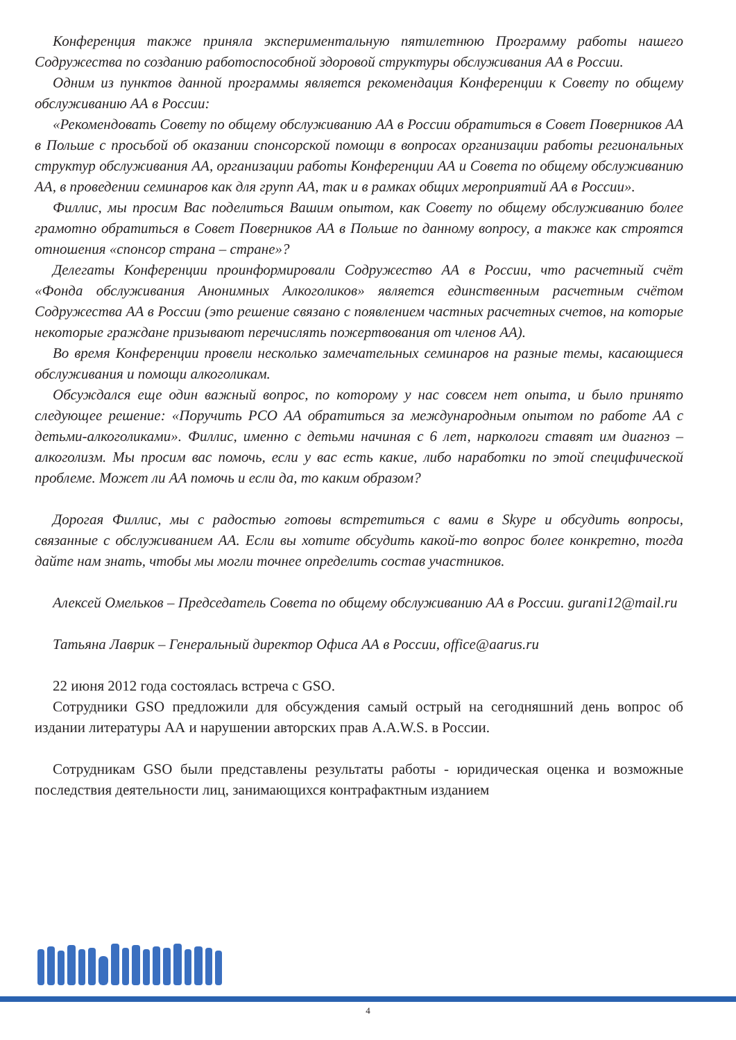Конференция также приняла экспериментальную пятилетнюю Программу работы нашего Содружества по созданию работоспособной здоровой структуры обслуживания АА в России.
Одним из пунктов данной программы является рекомендация Конференции к Совету по общему обслуживанию АА в России:
«Рекомендовать Совету по общему обслуживанию АА в России обратиться в Совет Поверников АА в Польше с просьбой об оказании спонсорской помощи в вопросах организации работы региональных структур обслуживания АА, организации работы Конференции АА и Совета по общему обслуживанию АА, в проведении семинаров как для групп АА, так и в рамках общих мероприятий АА в России».
Филлис, мы просим Вас поделиться Вашим опытом, как Совету по общему обслуживанию более грамотно обратиться в Совет Поверников АА в Польше по данному вопросу, а также как строятся отношения «спонсор страна – стране»?
Делегаты Конференции проинформировали Содружество АА в России, что расчетный счёт «Фонда обслуживания Анонимных Алкоголиков» является единственным расчетным счётом Содружества АА в России (это решение связано с появлением частных расчетных счетов, на которые некоторые граждане призывают перечислять пожертвования от членов АА).
Во время Конференции провели несколько замечательных семинаров на разные темы, касающиеся обслуживания и помощи алкоголикам.
Обсуждался еще один важный вопрос, по которому у нас совсем нет опыта, и было принято следующее решение: «Поручить РСО АА обратиться за международным опытом по работе АА с детьми-алкоголиками». Филлис, именно с детьми начиная с 6 лет, наркологи ставят им диагноз – алкоголизм. Мы просим вас помочь, если у вас есть какие, либо наработки по этой специфической проблеме. Может ли АА помочь и если да, то каким образом?
Дорогая Филлис, мы с радостью готовы встретиться с вами в Skype и обсудить вопросы, связанные с обслуживанием АА. Если вы хотите обсудить какой-то вопрос более конкретно, тогда дайте нам знать, чтобы мы могли точнее определить состав участников.
Алексей Омельков – Председатель Совета по общему обслуживанию АА в России. gurani12@mail.ru
Татьяна Лаврик – Генеральный директор Офиса АА в России, office@aarus.ru
22 июня 2012 года состоялась встреча с GSO.
Сотрудники GSO предложили для обсуждения самый острый на сегодняшний день вопрос об издании литературы АА и нарушении авторских прав A.A.W.S. в России.
Сотрудникам GSO были представлены результаты работы - юридическая оценка и возможные последствия деятельности лиц, занимающихся контрафактным изданием
4